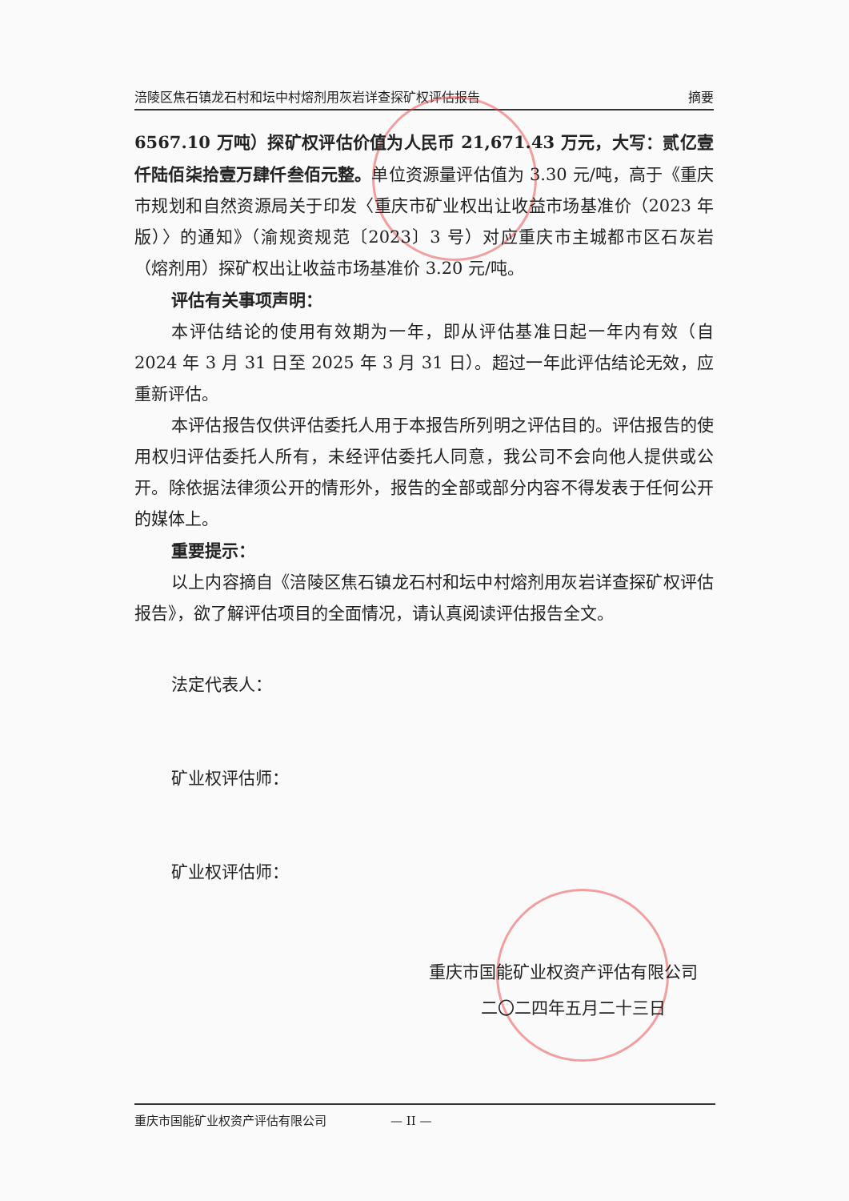涪陵区焦石镇龙石村和坛中村熔剂用灰岩详查探矿权评估报告 摘要
6567.10 万吨）探矿权评估价值为人民币 21,671.43 万元，大写：贰亿壹仟陆佰柒拾壹万肆仟叁佰元整。单位资源量评估值为 3.30 元/吨，高于《重庆市规划和自然资源局关于印发〈重庆市矿业权出让收益市场基准价（2023 年版）〉的通知》（渝规资规范〔2023〕3 号）对应重庆市主城都市区石灰岩（熔剂用）探矿权出让收益市场基准价 3.20 元/吨。
评估有关事项声明：
本评估结论的使用有效期为一年，即从评估基准日起一年内有效（自 2024 年 3 月 31 日至 2025 年 3 月 31 日）。超过一年此评估结论无效，应重新评估。
本评估报告仅供评估委托人用于本报告所列明之评估目的。评估报告的使用权归评估委托人所有，未经评估委托人同意，我公司不会向他人提供或公开。除依据法律须公开的情形外，报告的全部或部分内容不得发表于任何公开的媒体上。
重要提示：
以上内容摘自《涪陵区焦石镇龙石村和坛中村熔剂用灰岩详查探矿权评估报告》，欲了解评估项目的全面情况，请认真阅读评估报告全文。
法定代表人：
矿业权评估师：
矿业权评估师：
重庆市国能矿业权资产评估有限公司
二〇二四年五月二十三日
重庆市国能矿业权资产评估有限公司 — II —